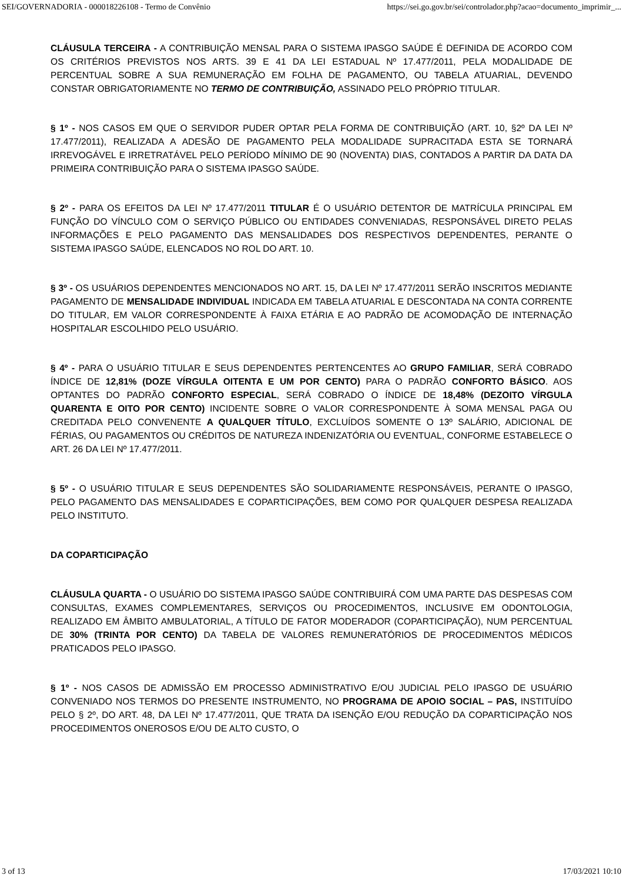SEI/GOVERNADORIA - 000018226108 - Termo de Convênio https://sei.go.gov.br/sei/controlador.php?acao=documento_imprimir_...
CLÁUSULA TERCEIRA - A CONTRIBUIÇÃO MENSAL PARA O SISTEMA IPASGO SAÚDE É DEFINIDA DE ACORDO COM OS CRITÉRIOS PREVISTOS NOS ARTS. 39 E 41 DA LEI ESTADUAL Nº 17.477/2011, PELA MODALIDADE DE PERCENTUAL SOBRE A SUA REMUNERAÇÃO EM FOLHA DE PAGAMENTO, OU TABELA ATUARIAL, DEVENDO CONSTAR OBRIGATORIAMENTE NO TERMO DE CONTRIBUIÇÃO, ASSINADO PELO PRÓPRIO TITULAR.
§ 1º - NOS CASOS EM QUE O SERVIDOR PUDER OPTAR PELA FORMA DE CONTRIBUIÇÃO (ART. 10, §2º DA LEI Nº 17.477/2011), REALIZADA A ADESÃO DE PAGAMENTO PELA MODALIDADE SUPRACITADA ESTA SE TORNARÁ IRREVOGÁVEL E IRRETRATÁVEL PELO PERÍODO MÍNIMO DE 90 (NOVENTA) DIAS, CONTADOS A PARTIR DA DATA DA PRIMEIRA CONTRIBUIÇÃO PARA O SISTEMA IPASGO SAÚDE.
§ 2º - PARA OS EFEITOS DA LEI Nº 17.477/2011 TITULAR É O USUÁRIO DETENTOR DE MATRÍCULA PRINCIPAL EM FUNÇÃO DO VÍNCULO COM O SERVIÇO PÚBLICO OU ENTIDADES CONVENIADAS, RESPONSÁVEL DIRETO PELAS INFORMAÇÕES E PELO PAGAMENTO DAS MENSALIDADES DOS RESPECTIVOS DEPENDENTES, PERANTE O SISTEMA IPASGO SAÚDE, ELENCADOS NO ROL DO ART. 10.
§ 3º - OS USUÁRIOS DEPENDENTES MENCIONADOS NO ART. 15, DA LEI Nº 17.477/2011 SERÃO INSCRITOS MEDIANTE PAGAMENTO DE MENSALIDADE INDIVIDUAL INDICADA EM TABELA ATUARIAL E DESCONTADA NA CONTA CORRENTE DO TITULAR, EM VALOR CORRESPONDENTE À FAIXA ETÁRIA E AO PADRÃO DE ACOMODAÇÃO DE INTERNAÇÃO HOSPITALAR ESCOLHIDO PELO USUÁRIO.
§ 4º - PARA O USUÁRIO TITULAR E SEUS DEPENDENTES PERTENCENTES AO GRUPO FAMILIAR, SERÁ COBRADO ÍNDICE DE 12,81% (DOZE VÍRGULA OITENTA E UM POR CENTO) PARA O PADRÃO CONFORTO BÁSICO. AOS OPTANTES DO PADRÃO CONFORTO ESPECIAL, SERÁ COBRADO O ÍNDICE DE 18,48% (DEZOITO VÍRGULA QUARENTA E OITO POR CENTO) INCIDENTE SOBRE O VALOR CORRESPONDENTE À SOMA MENSAL PAGA OU CREDITADA PELO CONVENENTE A QUALQUER TÍTULO, EXCLUÍDOS SOMENTE O 13º SALÁRIO, ADICIONAL DE FÉRIAS, OU PAGAMENTOS OU CRÉDITOS DE NATUREZA INDENIZATÓRIA OU EVENTUAL, CONFORME ESTABELECE O ART. 26 DA LEI Nº 17.477/2011.
§ 5º - O USUÁRIO TITULAR E SEUS DEPENDENTES SÃO SOLIDARIAMENTE RESPONSÁVEIS, PERANTE O IPASGO, PELO PAGAMENTO DAS MENSALIDADES E COPARTICIPAÇÕES, BEM COMO POR QUALQUER DESPESA REALIZADA PELO INSTITUTO.
DA COPARTICIPAÇÃO
CLÁUSULA QUARTA - O USUÁRIO DO SISTEMA IPASGO SAÚDE CONTRIBUIRÁ COM UMA PARTE DAS DESPESAS COM CONSULTAS, EXAMES COMPLEMENTARES, SERVIÇOS OU PROCEDIMENTOS, INCLUSIVE EM ODONTOLOGIA, REALIZADO EM ÂMBITO AMBULATORIAL, A TÍTULO DE FATOR MODERADOR (COPARTICIPAÇÃO), NUM PERCENTUAL DE 30% (TRINTA POR CENTO) DA TABELA DE VALORES REMUNERATÓRIOS DE PROCEDIMENTOS MÉDICOS PRATICADOS PELO IPASGO.
§ 1º - NOS CASOS DE ADMISSÃO EM PROCESSO ADMINISTRATIVO E/OU JUDICIAL PELO IPASGO DE USUÁRIO CONVENIADO NOS TERMOS DO PRESENTE INSTRUMENTO, NO PROGRAMA DE APOIO SOCIAL – PAS, INSTITUÍDO PELO § 2º, DO ART. 48, DA LEI Nº 17.477/2011, QUE TRATA DA ISENÇÃO E/OU REDUÇÃO DA COPARTICIPAÇÃO NOS PROCEDIMENTOS ONEROSOS E/OU DE ALTO CUSTO, O
3 of 13 17/03/2021 10:10